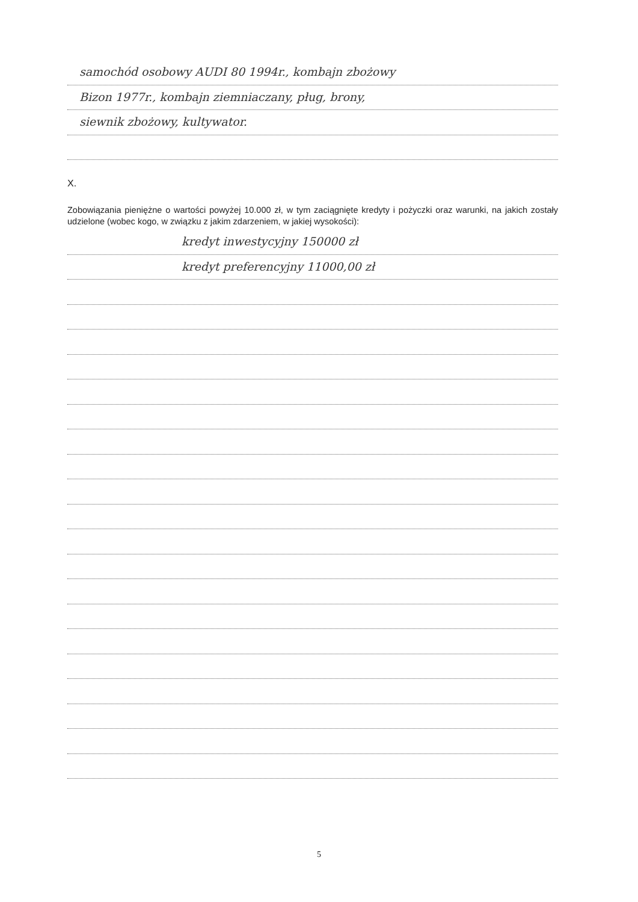samochód osobowy AUDI 80 1994r., kombajn zbożowy
Bizon 1977r., kombajn ziemniaczany, pług, brony,
siewnik zbożowy, kultywator.
X.
Zobowiązania pieniężne o wartości powyżej 10.000 zł, w tym zaciągnięte kredyty i pożyczki oraz warunki, na jakich zostały udzielone (wobec kogo, w związku z jakim zdarzeniem, w jakiej wysokości):
kredyt inwestycyjny 150000 zł
kredyt preferencyjny 11000,00 zł
5